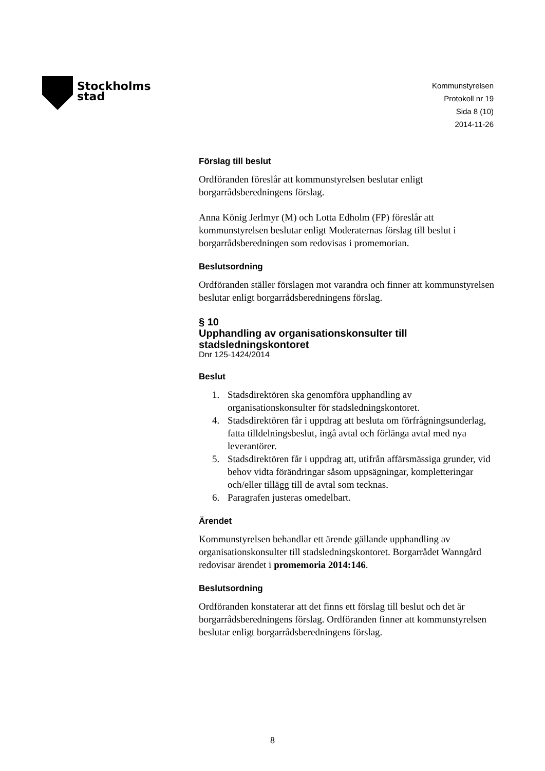Stockholms
stad
Kommunstyrelsen
Protokoll nr 19
Sida 8 (10)
2014-11-26
Förslag till beslut
Ordföranden föreslår att kommunstyrelsen beslutar enligt borgarrådsberedningens förslag.
Anna König Jerlmyr (M) och Lotta Edholm (FP) föreslår att kommunstyrelsen beslutar enligt Moderaternas förslag till beslut i borgarrådsberedningen som redovisas i promemorian.
Beslutsordning
Ordföranden ställer förslagen mot varandra och finner att kommunstyrelsen beslutar enligt borgarrådsberedningens förslag.
§ 10
Upphandling av organisationskonsulter till stadsledningskontoret
Dnr 125-1424/2014
Beslut
1. Stadsdirektören ska genomföra upphandling av organisationskonsulter för stadsledningskontoret.
4. Stadsdirektören får i uppdrag att besluta om förfrågningsunderlag, fatta tilldelningsbeslut, ingå avtal och förlänga avtal med nya leverantörer.
5. Stadsdirektören får i uppdrag att, utifrån affärsmässiga grunder, vid behov vidta förändringar såsom uppsägningar, kompletteringar och/eller tillägg till de avtal som tecknas.
6. Paragrafen justeras omedelbart.
Ärendet
Kommunstyrelsen behandlar ett ärende gällande upphandling av organisationskonsulter till stadsledningskontoret. Borgarrådet Wanngård redovisar ärendet i promemoria 2014:146.
Beslutsordning
Ordföranden konstaterar att det finns ett förslag till beslut och det är borgarrådsberedningens förslag. Ordföranden finner att kommunstyrelsen beslutar enligt borgarrådsberedningens förslag.
8